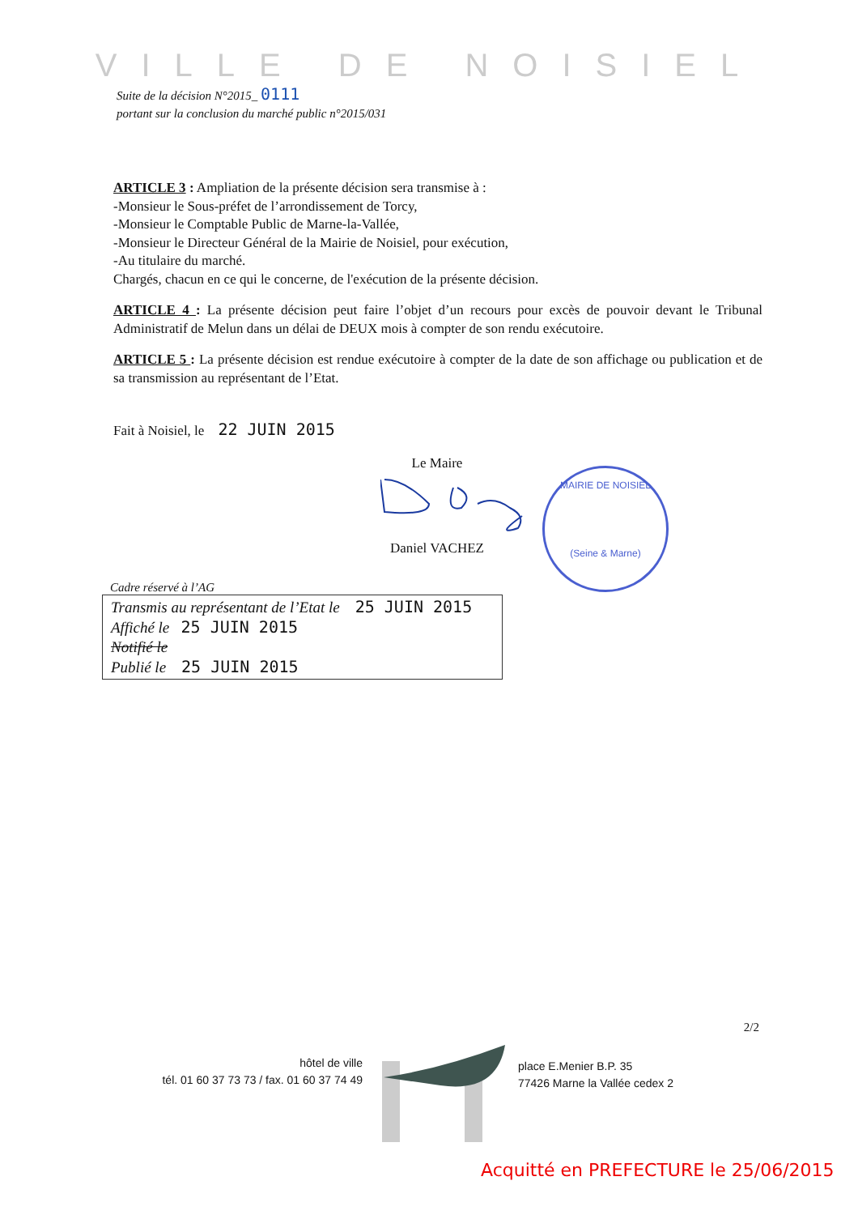VILLE DE NOISIEL
Suite de la décision N°2015_ 0111
portant sur la conclusion du marché public n°2015/031
ARTICLE 3 : Ampliation de la présente décision sera transmise à :
-Monsieur le Sous-préfet de l’arrondissement de Torcy,
-Monsieur le Comptable Public de Marne-la-Vallée,
-Monsieur le Directeur Général de la Mairie de Noisiel, pour exécution,
-Au titulaire du marché.
Chargés, chacun en ce qui le concerne, de l'exécution de la présente décision.
ARTICLE 4 : La présente décision peut faire l’objet d’un recours pour excès de pouvoir devant le Tribunal Administratif de Melun dans un délai de DEUX mois à compter de son rendu exécutoire.
ARTICLE 5 : La présente décision est rendue exécutoire à compter de la date de son affichage ou publication et de sa transmission au représentant de l’Etat.
Fait à Noisiel, le 22 JUIN 2015
Le Maire
Daniel VACHEZ
MAIRIE DE NOISIEL
(Seine & Marne)
Cadre réservé à l’AG
Transmis au représentant de l’Etat le 25 JUIN 2015
Affiché le 25 JUIN 2015
Notifié le
Publié le 25 JUIN 2015
2/2
hôtel de ville
tél. 01 60 37 73 73 / fax. 01 60 37 74 49
place E.Menier B.P. 35
77426 Marne la Vallée cedex 2
Acquitté en PREFECTURE le 25/06/2015